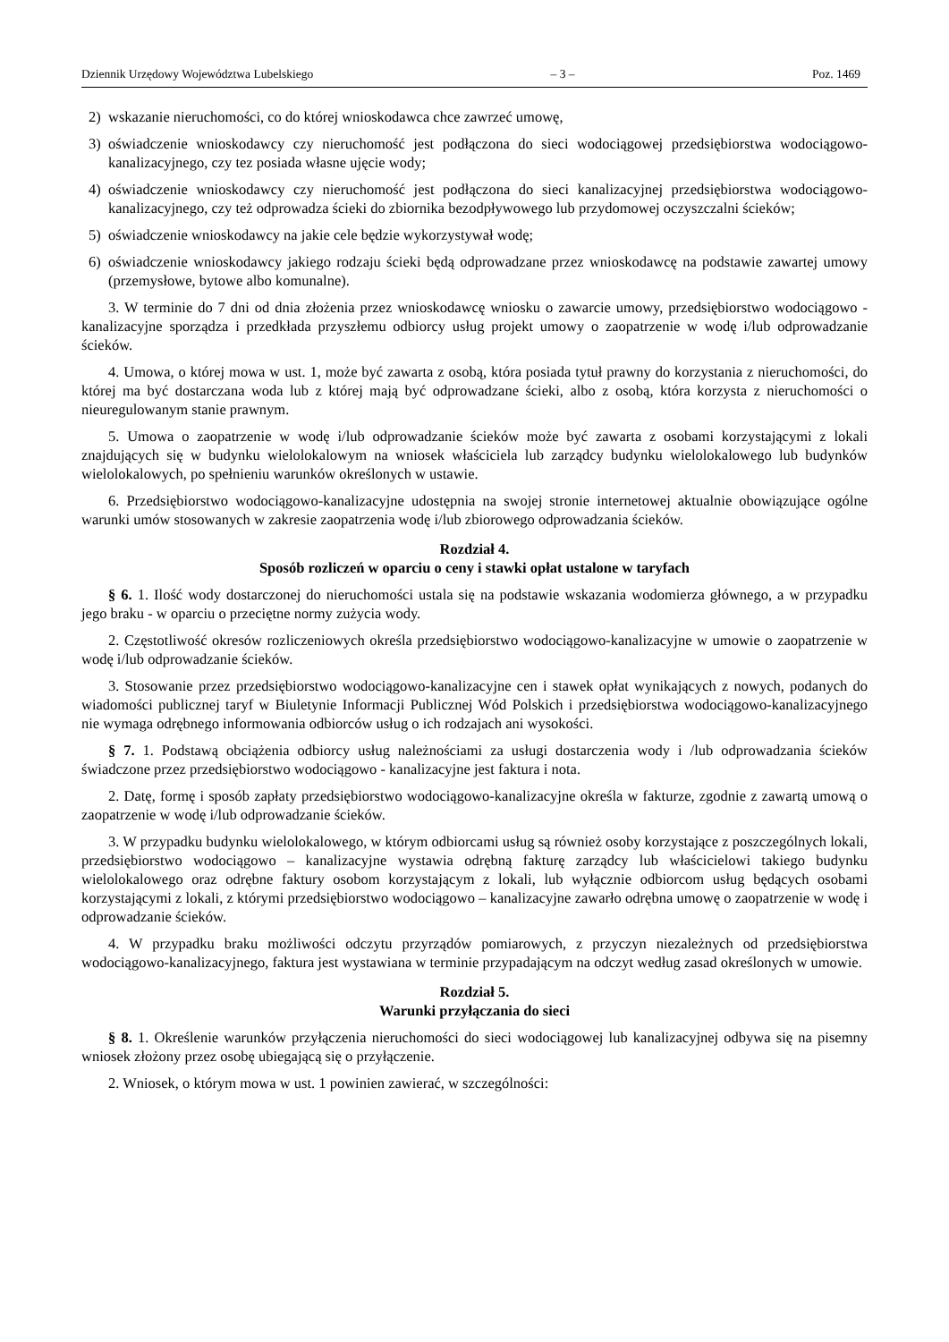Dziennik Urzędowy Województwa Lubelskiego – 3 – Poz. 1469
2) wskazanie nieruchomości, co do której wnioskodawca chce zawrzeć umowę,
3) oświadczenie wnioskodawcy czy nieruchomość jest podłączona do sieci wodociągowej przedsiębiorstwa wodociągowo-kanalizacyjnego, czy tez posiada własne ujęcie wody;
4) oświadczenie wnioskodawcy czy nieruchomość jest podłączona do sieci kanalizacyjnej przedsiębiorstwa wodociągowo-kanalizacyjnego, czy też odprowadza ścieki do zbiornika bezodpływowego lub przydomowej oczyszczalni ścieków;
5) oświadczenie wnioskodawcy na jakie cele będzie wykorzystywał wodę;
6) oświadczenie wnioskodawcy jakiego rodzaju ścieki będą odprowadzane przez wnioskodawcę na podstawie zawartej umowy (przemysłowe, bytowe albo komunalne).
3. W terminie do 7 dni od dnia złożenia przez wnioskodawcę wniosku o zawarcie umowy, przedsiębiorstwo wodociągowo - kanalizacyjne sporządza i przedkłada przyszłemu odbiorcy usług projekt umowy o zaopatrzenie w wodę i/lub odprowadzanie ścieków.
4. Umowa, o której mowa w ust. 1, może być zawarta z osobą, która posiada tytuł prawny do korzystania z nieruchomości, do której ma być dostarczana woda lub z której mają być odprowadzane ścieki, albo z osobą, która korzysta z nieruchomości o nieuregulowanym stanie prawnym.
5. Umowa o zaopatrzenie w wodę i/lub odprowadzanie ścieków może być zawarta z osobami korzystającymi z lokali znajdujących się w budynku wielolokalowym na wniosek właściciela lub zarządcy budynku wielolokalowego lub budynków wielolokalowych, po spełnieniu warunków określonych w ustawie.
6. Przedsiębiorstwo wodociągowo-kanalizacyjne udostępnia na swojej stronie internetowej aktualnie obowiązujące ogólne warunki umów stosowanych w zakresie zaopatrzenia wodę i/lub zbiorowego odprowadzania ścieków.
Rozdział 4.
Sposób rozliczeń w oparciu o ceny i stawki opłat ustalone w taryfach
§ 6. 1. Ilość wody dostarczonej do nieruchomości ustala się na podstawie wskazania wodomierza głównego, a w przypadku jego braku - w oparciu o przeciętne normy zużycia wody.
2. Częstotliwość okresów rozliczeniowych określa przedsiębiorstwo wodociągowo-kanalizacyjne w umowie o zaopatrzenie w wodę i/lub odprowadzanie ścieków.
3. Stosowanie przez przedsiębiorstwo wodociągowo-kanalizacyjne cen i stawek opłat wynikających z nowych, podanych do wiadomości publicznej taryf w Biuletynie Informacji Publicznej Wód Polskich i przedsiębiorstwa wodociągowo-kanalizacyjnego nie wymaga odrębnego informowania odbiorców usług o ich rodzajach ani wysokości.
§ 7. 1. Podstawą obciążenia odbiorcy usług należnościami za usługi dostarczenia wody i /lub odprowadzania ścieków świadczone przez przedsiębiorstwo wodociągowo - kanalizacyjne jest faktura i nota.
2. Datę, formę i sposób zapłaty przedsiębiorstwo wodociągowo-kanalizacyjne określa w fakturze, zgodnie z zawartą umową o zaopatrzenie w wodę i/lub odprowadzanie ścieków.
3. W przypadku budynku wielolokalowego, w którym odbiorcami usług są również osoby korzystające z poszczególnych lokali, przedsiębiorstwo wodociągowo – kanalizacyjne wystawia odrębną fakturę zarządcy lub właścicielowi takiego budynku wielolokalowego oraz odrębne faktury osobom korzystającym z lokali, lub wyłącznie odbiorcom usług będących osobami korzystającymi z lokali, z którymi przedsiębiorstwo wodociągowo – kanalizacyjne zawarło odrębna umowę o zaopatrzenie w wodę i odprowadzanie ścieków.
4. W przypadku braku możliwości odczytu przyrządów pomiarowych, z przyczyn niezależnych od przedsiębiorstwa wodociągowo-kanalizacyjnego, faktura jest wystawiana w terminie przypadającym na odczyt według zasad określonych w umowie.
Rozdział 5.
Warunki przyłączania do sieci
§ 8. 1. Określenie warunków przyłączenia nieruchomości do sieci wodociągowej lub kanalizacyjnej odbywa się na pisemny wniosek złożony przez osobę ubiegającą się o przyłączenie.
2. Wniosek, o którym mowa w ust. 1 powinien zawierać, w szczególności: